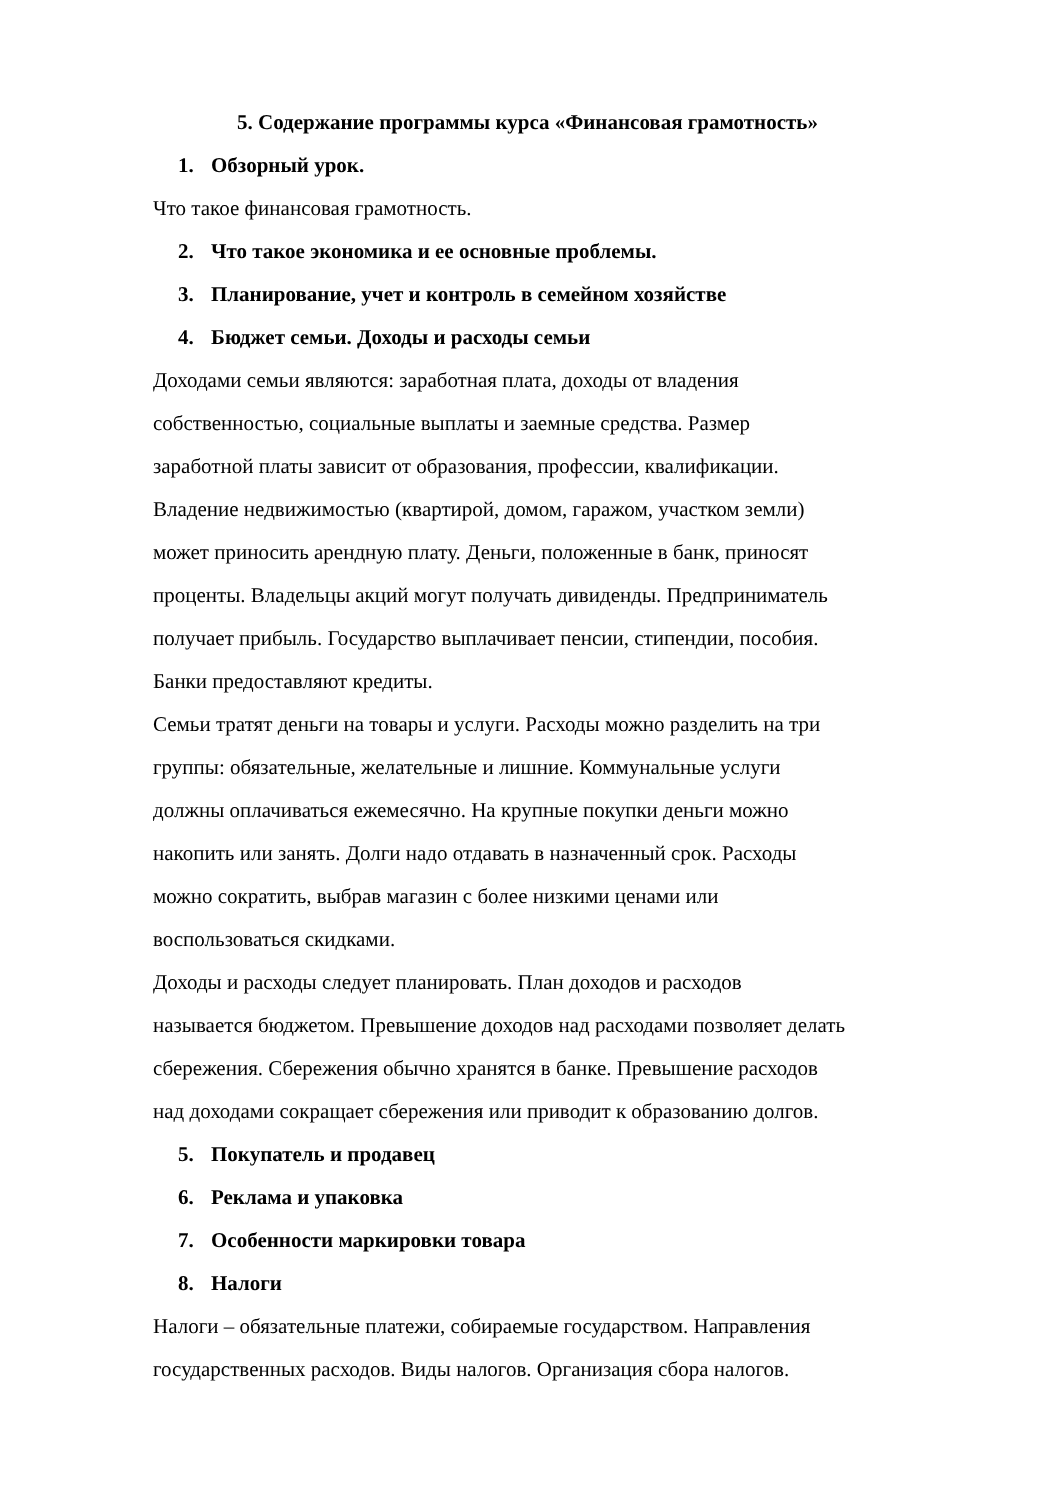5. Содержание программы курса «Финансовая грамотность»
1. Обзорный урок.
Что такое финансовая грамотность.
2. Что такое экономика и ее основные проблемы.
3. Планирование, учет и контроль в семейном хозяйстве
4. Бюджет семьи. Доходы и расходы семьи
Доходами семьи являются: заработная плата, доходы от владения
собственностью, социальные выплаты и заемные средства. Размер
заработной платы зависит от образования, профессии, квалификации.
Владение недвижимостью (квартирой, домом, гаражом, участком земли)
может приносить арендную плату. Деньги, положенные в банк, приносят
проценты. Владельцы акций могут получать дивиденды. Предприниматель
получает прибыль. Государство выплачивает пенсии, стипендии, пособия.
Банки предоставляют кредиты.
Семьи тратят деньги на товары и услуги. Расходы можно разделить на три
группы: обязательные, желательные и лишние. Коммунальные услуги
должны оплачиваться ежемесячно. На крупные покупки деньги можно
накопить или занять. Долги надо отдавать в назначенный срок. Расходы
можно сократить, выбрав магазин с более низкими ценами или
воспользоваться скидками.
Доходы и расходы следует планировать. План доходов и расходов
называется бюджетом. Превышение доходов над расходами позволяет делать
сбережения. Сбережения обычно хранятся в банке. Превышение расходов
над доходами сокращает сбережения или приводит к образованию долгов.
5. Покупатель и продавец
6. Реклама и упаковка
7. Особенности маркировки товара
8. Налоги
Налоги – обязательные платежи, собираемые государством. Направления
государственных расходов. Виды налогов. Организация сбора налогов.